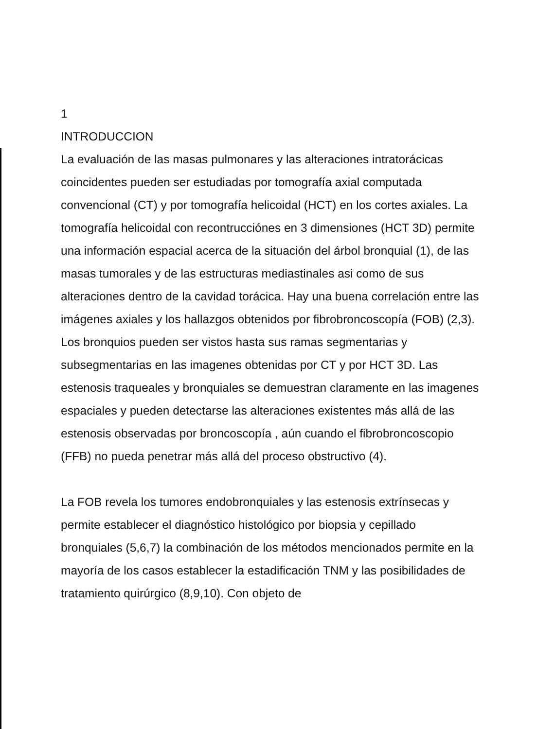1
INTRODUCCION
La evaluación de las masas pulmonares y las alteraciones intratorácicas coincidentes pueden ser estudiadas por tomografía axial computada convencional (CT) y por tomografía helicoidal (HCT) en los cortes axiales. La tomografía helicoidal con recontrucciónes en 3 dimensiones (HCT 3D) permite una información espacial acerca de la situación del árbol bronquial (1), de las masas tumorales y de las estructuras mediastinales asi como de sus alteraciones dentro de la cavidad torácica. Hay una buena correlación entre las imágenes axiales y los hallazgos obtenidos por fibrobroncoscopía (FOB) (2,3). Los bronquios pueden ser vistos hasta sus ramas segmentarias y subsegmentarias en las imagenes obtenidas por CT y por HCT 3D. Las estenosis traqueales y bronquiales se demuestran claramente en las imagenes espaciales y pueden detectarse las alteraciones existentes más allá de las estenosis observadas por broncoscopía , aún cuando el fibrobroncoscopio (FFB) no pueda penetrar más allá del proceso obstructivo (4).
La FOB revela los tumores endobronquiales y las estenosis extrínsecas y permite establecer el diagnóstico histológico por biopsia y cepillado bronquiales (5,6,7) la combinación de los métodos mencionados permite en la mayoría de los casos establecer la estadificación TNM y las posibilidades de tratamiento quirúrgico (8,9,10). Con objeto de